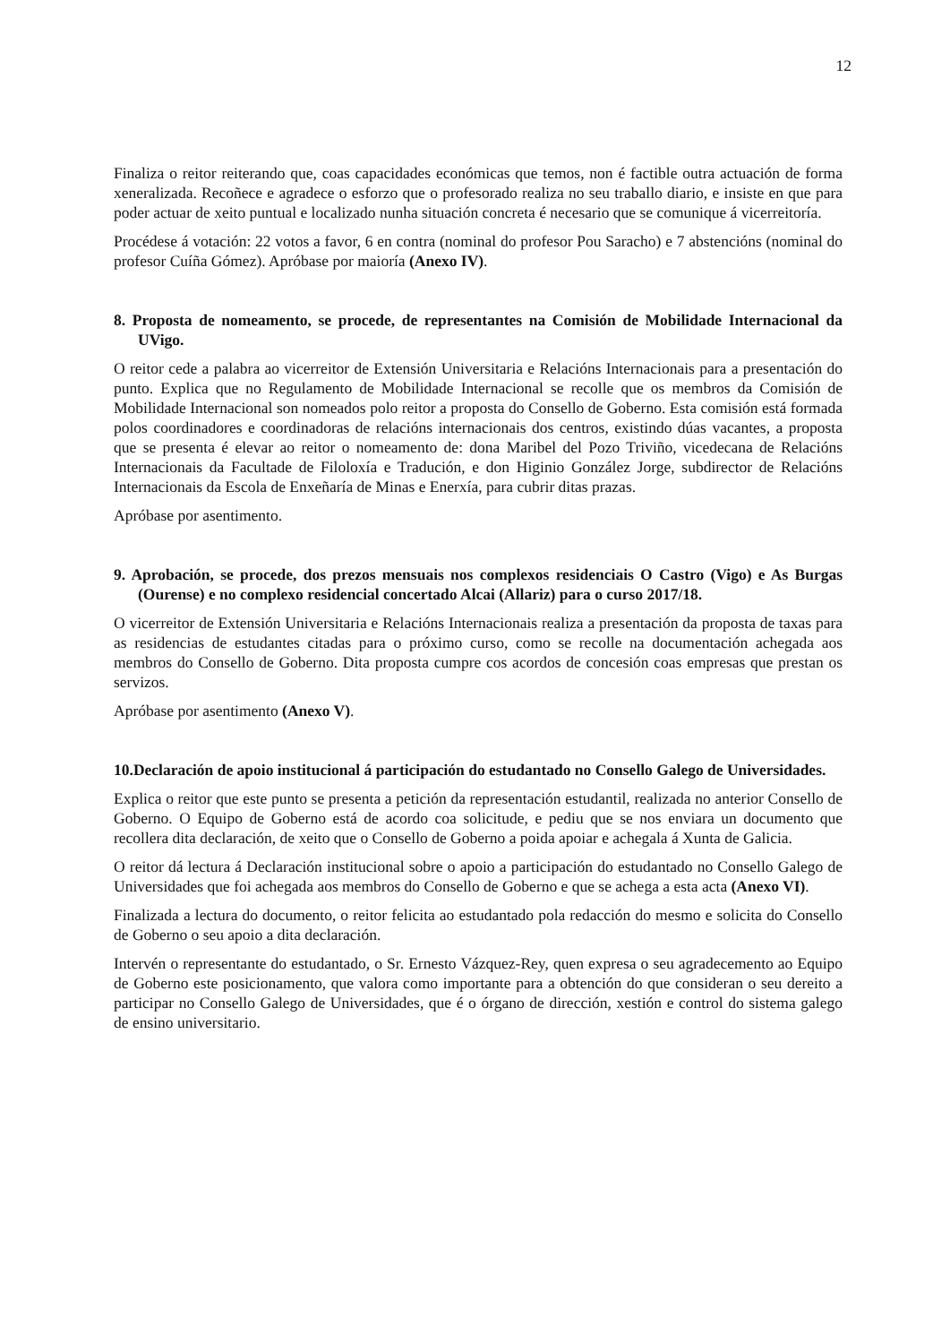12
Finaliza o reitor reiterando que, coas capacidades económicas que temos, non é factible outra actuación de forma xeneralizada. Recoñece e agradece o esforzo que o profesorado realiza no seu traballo diario, e insiste en que para poder actuar de xeito puntual e localizado nunha situación concreta é necesario que se comunique á vicerreitoría.
Procédese á votación: 22 votos a favor, 6 en contra (nominal do profesor Pou Saracho) e 7 abstencións (nominal do profesor Cuíña Gómez). Apróbase por maioría (Anexo IV).
8. Proposta de nomeamento, se procede, de representantes na Comisión de Mobilidade Internacional da UVigo.
O reitor cede a palabra ao vicerreitor de Extensión Universitaria e Relacións Internacionais para a presentación do punto. Explica que no Regulamento de Mobilidade Internacional se recolle que os membros da Comisión de Mobilidade Internacional son nomeados polo reitor a proposta do Consello de Goberno. Esta comisión está formada polos coordinadores e coordinadoras de relacións internacionais dos centros, existindo dúas vacantes, a proposta que se presenta é elevar ao reitor o nomeamento de: dona Maribel del Pozo Triviño, vicedecana de Relacións Internacionais da Facultade de Filoloxía e Tradución, e don Higinio González Jorge, subdirector de Relacións Internacionais da Escola de Enxeñaría de Minas e Enerxía, para cubrir ditas prazas.
Apróbase por asentimento.
9. Aprobación, se procede, dos prezos mensuais nos complexos residenciais O Castro (Vigo) e As Burgas (Ourense) e no complexo residencial concertado Alcai (Allariz) para o curso 2017/18.
O vicerreitor de Extensión Universitaria e Relacións Internacionais realiza a presentación da proposta de taxas para as residencias de estudantes citadas para o próximo curso, como se recolle na documentación achegada aos membros do Consello de Goberno. Dita proposta cumpre cos acordos de concesión coas empresas que prestan os servizos.
Apróbase por asentimento (Anexo V).
10.Declaración de apoio institucional á participación do estudantado no Consello Galego de Universidades.
Explica o reitor que este punto se presenta a petición da representación estudantil, realizada no anterior Consello de Goberno. O Equipo de Goberno está de acordo coa solicitude, e pediu que se nos enviara un documento que recollera dita declaración, de xeito que o Consello de Goberno a poida apoiar e achegala á Xunta de Galicia.
O reitor dá lectura á Declaración institucional sobre o apoio a participación do estudantado no Consello Galego de Universidades que foi achegada aos membros do Consello de Goberno e que se achega a esta acta (Anexo VI).
Finalizada a lectura do documento, o reitor felicita ao estudantado pola redacción do mesmo e solicita do Consello de Goberno o seu apoio a dita declaración.
Intervén o representante do estudantado, o Sr. Ernesto Vázquez-Rey, quen expresa o seu agradecemento ao Equipo de Goberno este posicionamento, que valora como importante para a obtención do que consideran o seu dereito a participar no Consello Galego de Universidades, que é o órgano de dirección, xestión e control do sistema galego de ensino universitario.